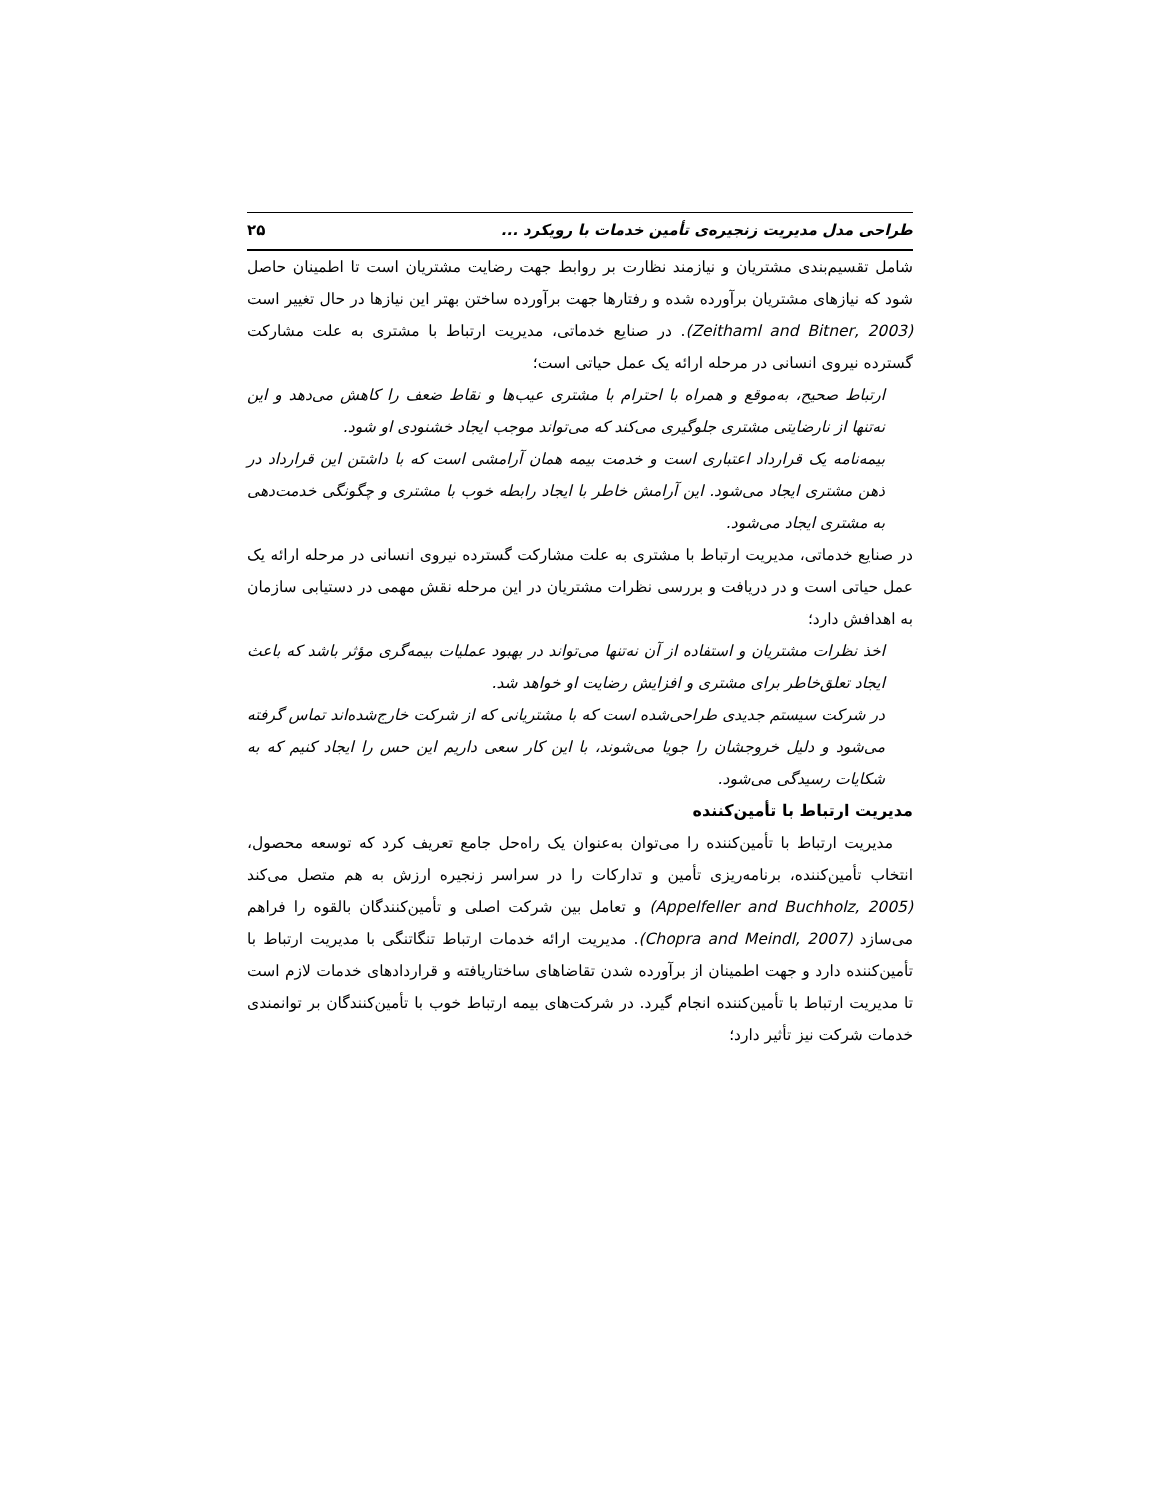طراحی مدل مدیریت زنجیره‌ی تأمین خدمات با رویکرد ... ۲۵
شامل تقسیم‌بندی مشتریان و نیازمند نظارت بر روابط جهت رضایت مشتریان است تا اطمینان حاصل شود که نیازهای مشتریان برآورده شده و رفتارها جهت برآورده ساختن بهتر این نیازها در حال تغییر است (Zeithaml and Bitner, 2003). در صنایع خدماتی، مدیریت ارتباط با مشتری به علت مشارکت گسترده نیروی انسانی در مرحله ارائه یک عمل حیاتی است؛
ارتباط صحیح، به‌موقع و همراه با احترام با مشتری عیب‌ها و نقاط ضعف را کاهش می‌دهد و این نه‌تنها از نارضایتی مشتری جلوگیری می‌کند که می‌تواند موجب ایجاد خشنودی او شود.
بیمه‌نامه یک قرارداد اعتباری است و خدمت بیمه همان آرامشی است که با داشتن این قرارداد در ذهن مشتری ایجاد می‌شود. این آرامش خاطر با ایجاد رابطه خوب با مشتری و چگونگی خدمت‌دهی به مشتری ایجاد می‌شود.
در صنایع خدماتی، مدیریت ارتباط با مشتری به علت مشارکت گسترده نیروی انسانی در مرحله ارائه یک عمل حیاتی است و در دریافت و بررسی نظرات مشتریان در این مرحله نقش مهمی در دستیابی سازمان به اهدافش دارد؛
اخذ نظرات مشتریان و استفاده از آن نه‌تنها می‌تواند در بهبود عملیات بیمه‌گری مؤثر باشد که باعث ایجاد تعلق‌خاطر برای مشتری و افزایش رضایت او خواهد شد.
در شرکت سیستم جدیدی طراحی‌شده است که با مشتریانی که از شرکت خارج‌شده‌اند تماس گرفته می‌شود و دلیل خروجشان را جویا می‌شوند، با این کار سعی داریم این حس را ایجاد کنیم که به شکایات رسیدگی می‌شود.
مدیریت ارتباط با تأمین‌کننده
مدیریت ارتباط با تأمین‌کننده را می‌توان به‌عنوان یک راه‌حل جامع تعریف کرد که توسعه محصول، انتخاب تأمین‌کننده، برنامه‌ریزی تأمین و تدارکات را در سراسر زنجیره ارزش به هم متصل می‌کند (Appelfeller and Buchholz, 2005) و تعامل بین شرکت اصلی و تأمین‌کنندگان بالقوه را فراهم می‌سازد (Chopra and Meindl, 2007). مدیریت ارائه خدمات ارتباط تنگاتنگی با مدیریت ارتباط با تأمین‌کننده دارد و جهت اطمینان از برآورده شدن تقاضاهای ساختاریافته و قراردادهای خدمات لازم است تا مدیریت ارتباط با تأمین‌کننده انجام گیرد. در شرکت‌های بیمه ارتباط خوب با تأمین‌کنندگان بر توانمندی خدمات شرکت نیز تأثیر دارد؛